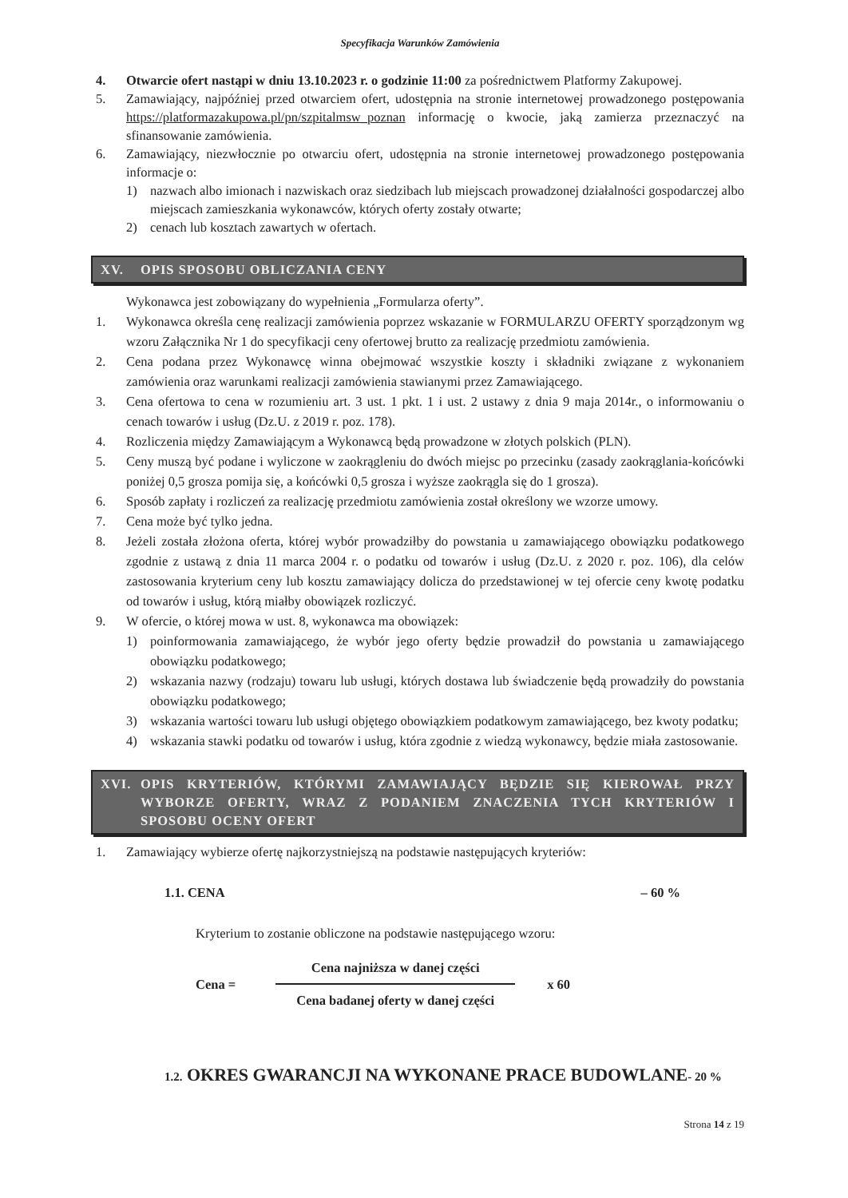Specyfikacja Warunków Zamówienia
4. Otwarcie ofert nastąpi w dniu 13.10.2023 r. o godzinie 11:00 za pośrednictwem Platformy Zakupowej.
5. Zamawiający, najpóźniej przed otwarciem ofert, udostępnia na stronie internetowej prowadzonego postępowania https://platformazakupowa.pl/pn/szpitalmsw_poznan informację o kwocie, jaką zamierza przeznaczyć na sfinansowanie zamówienia.
6. Zamawiający, niezwłocznie po otwarciu ofert, udostępnia na stronie internetowej prowadzonego postępowania informacje o:
1) nazwach albo imionach i nazwiskach oraz siedzibach lub miejscach prowadzonej działalności gospodarczej albo miejscach zamieszkania wykonawców, których oferty zostały otwarte;
2) cenach lub kosztach zawartych w ofertach.
XV. OPIS SPOSOBU OBLICZANIA CENY
Wykonawca jest zobowiązany do wypełnienia „Formularza oferty”.
1. Wykonawca określa cenę realizacji zamówienia poprzez wskazanie w FORMULARZU OFERTY sporządzonym wg wzoru Załącznika Nr 1 do specyfikacji ceny ofertowej brutto za realizację przedmiotu zamówienia.
2. Cena podana przez Wykonawcę winna obejmować wszystkie koszty i składniki związane z wykonaniem zamówienia oraz warunkami realizacji zamówienia stawianymi przez Zamawiającego.
3. Cena ofertowa to cena w rozumieniu art. 3 ust. 1 pkt. 1 i ust. 2 ustawy z dnia 9 maja 2014r., o informowaniu o cenach towarów i usług (Dz.U. z 2019 r. poz. 178).
4. Rozliczenia między Zamawiającym a Wykonawcą będą prowadzone w złotych polskich (PLN).
5. Ceny muszą być podane i wyliczone w zaokrągleniu do dwóch miejsc po przecinku (zasady zaokrąglania-końcówki poniżej 0,5 grosza pomija się, a końcówki 0,5 grosza i wyższe zaokrągla się do 1 grosza).
6. Sposób zapłaty i rozliczeń za realizację przedmiotu zamówienia został określony we wzorze umowy.
7. Cena może być tylko jedna.
8. Jeżeli została złożona oferta, której wybór prowadziłby do powstania u zamawiającego obowiązku podatkowego zgodnie z ustawą z dnia 11 marca 2004 r. o podatku od towarów i usług (Dz.U. z 2020 r. poz. 106), dla celów zastosowania kryterium ceny lub kosztu zamawiający dolicza do przedstawionej w tej ofercie ceny kwotę podatku od towarów i usług, którą miałby obowiązek rozliczyć.
9. W ofercie, o której mowa w ust. 8, wykonawca ma obowiązek:
1) poinformowania zamawiającego, że wybór jego oferty będzie prowadził do powstania u zamawiającego obowiązku podatkowego;
2) wskazania nazwy (rodzaju) towaru lub usługi, których dostawa lub świadczenie będą prowadziły do powstania obowiązku podatkowego;
3) wskazania wartości towaru lub usługi objętego obowiązkiem podatkowym zamawiającego, bez kwoty podatku;
4) wskazania stawki podatku od towarów i usług, która zgodnie z wiedzą wykonawcy, będzie miała zastosowanie.
XVI. OPIS KRYTERIÓW, KTÓRYMI ZAMAWIAJĄCY BĘDZIE SIĘ KIEROWAŁ PRZY WYBORZE OFERTY, WRAZ Z PODANIEM ZNACZENIA TYCH KRYTERIÓW I SPOSOBU OCENY OFERT
1. Zamawiający wybierze ofertę najkorzystniejszą na podstawie następujących kryteriów:
1.1. CENA – 60 %
Kryterium to zostanie obliczone na podstawie następującego wzoru:
Cena =
Cena najniższa w danej części
Cena badanej oferty w danej części
x 60
1.2. OKRES GWARANCJI NA WYKONANE PRACE BUDOWLANE- 20 %
Strona 14 z 19